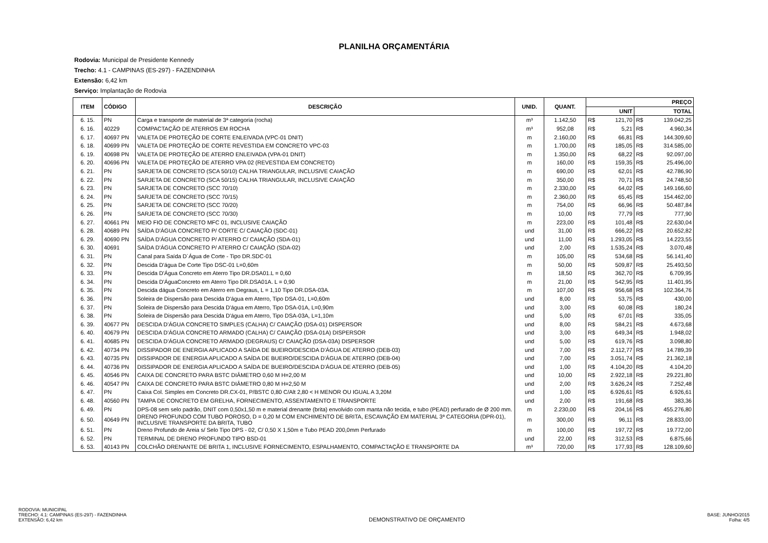PLANILHA ORÇAMENTÁRIA
Rodovia: Municipal de Presidente Kennedy
Trecho: 4.1 - CAMPINAS (ES-297) - FAZENDINHA
Extensão: 6,42 km
Serviço: Implantação de Rodovia
| ITEM | CÓDIGO | DESCRIÇÃO | UNID. | QUANT. | PREÇO | | | |
| --- | --- | --- | --- | --- | --- | --- | --- | --- |
| | | | | | UNIT | | TOTAL | |
| 6. 15. | PN | Carga e transporte de material de 3ª categoria (rocha) | m³ | 1.142,50 | R$ | 121,70 | R$ | 139.042,25 |
| 6. 16. | 40229 | COMPACTAÇÃO DE ATERROS EM ROCHA | m³ | 952,08 | R$ | 5,21 | R$ | 4.960,34 |
| 6. 17. | 40697 PN | VALETA DE PROTEÇÃO DE CORTE ENLEIVADA (VPC-01 DNIT) | m | 2.160,00 | R$ | 66,81 | R$ | 144.309,60 |
| 6. 18. | 40699 PN | VALETA DE PROTEÇÃO DE CORTE REVESTIDA EM CONCRETO VPC-03 | m | 1.700,00 | R$ | 185,05 | R$ | 314.585,00 |
| 6. 19. | 40698 PN | VALETA DE PROTEÇÃO DE ATERRO ENLEIVADA (VPA-01 DNIT) | m | 1.350,00 | R$ | 68,22 | R$ | 92.097,00 |
| 6. 20. | 40696 PN | VALETA DE PROTEÇÃO DE ATERRO VPA 02 (REVESTIDA EM CONCRETO) | m | 160,00 | R$ | 159,35 | R$ | 25.496,00 |
| 6. 21. | PN | SARJETA DE CONCRETO (SCA 50/10) CALHA TRIANGULAR, INCLUSIVE CAIAÇÃO | m | 690,00 | R$ | 62,01 | R$ | 42.786,90 |
| 6. 22. | PN | SARJETA DE CONCRETO (SCA 50/15) CALHA TRIANGULAR, INCLUSIVE CAIAÇÃO | m | 350,00 | R$ | 70,71 | R$ | 24.748,50 |
| 6. 23. | PN | SARJETA DE CONCRETO (SCC 70/10) | m | 2.330,00 | R$ | 64,02 | R$ | 149.166,60 |
| 6. 24. | PN | SARJETA DE CONCRETO (SCC 70/15) | m | 2.360,00 | R$ | 65,45 | R$ | 154.462,00 |
| 6. 25. | PN | SARJETA DE CONCRETO (SCC 70/20) | m | 754,00 | R$ | 66,96 | R$ | 50.487,84 |
| 6. 26. | PN | SARJETA DE CONCRETO (SCC 70/30) | m | 10,00 | R$ | 77,79 | R$ | 777,90 |
| 6. 27. | 40661 PN | MEIO FIO DE CONCRETO MFC 01, INCLUSIVE CAIAÇÃO | m | 223,00 | R$ | 101,48 | R$ | 22.630,04 |
| 6. 28. | 40689 PN | SAÍDA D'ÁGUA CONCRETO P/ CORTE C/ CAIAÇÃO (SDC-01) | und | 31,00 | R$ | 666,22 | R$ | 20.652,82 |
| 6. 29. | 40690 PN | SAÍDA D'ÁGUA CONCRETO P/ ATERRO C/ CAIAÇÃO (SDA-01) | und | 11,00 | R$ | 1.293,05 | R$ | 14.223,55 |
| 6. 30. | 40691 | SAÍDA D'ÁGUA CONCRETO P/ ATERRO C/ CAIAÇÃO (SDA-02) | und | 2,00 | R$ | 1.535,24 | R$ | 3.070,48 |
| 6. 31. | PN | Canal para Saída D´Água de Corte - Tipo DR.SDC-01 | m | 105,00 | R$ | 534,68 | R$ | 56.141,40 |
| 6. 32. | PN | Descida D'água De Corte Tipo DSC-01 L=0,60m | m | 50,00 | R$ | 509,87 | R$ | 25.493,50 |
| 6. 33. | PN | Descida D'Água Concreto em Aterro Tipo DR.DSA01.L = 0,60 | m | 18,50 | R$ | 362,70 | R$ | 6.709,95 |
| 6. 34. | PN | Descida D'ÁguaConcreto em Aterro Tipo DR.DSA01A. L = 0,90 | m | 21,00 | R$ | 542,95 | R$ | 11.401,95 |
| 6. 35. | PN | Descida dágua Concreto em Aterro em Degraus, L = 1,10 Tipo DR.DSA-03A. | m | 107,00 | R$ | 956,68 | R$ | 102.364,76 |
| 6. 36. | PN | Soleira de Dispersão para Descida D'água em Aterro, Tipo DSA-01, L=0,60m | und | 8,00 | R$ | 53,75 | R$ | 430,00 |
| 6. 37. | PN | Soleira de Dispersão para Descida D'água em Aterro, Tipo DSA-01A, L=0,90m | und | 3,00 | R$ | 60,08 | R$ | 180,24 |
| 6. 38. | PN | Soleira de Dispersão para Descida D'água em Aterro, Tipo DSA-03A, L=1,10m | und | 5,00 | R$ | 67,01 | R$ | 335,05 |
| 6. 39. | 40677 PN | DESCIDA D'ÁGUA CONCRETO SIMPLES (CALHA) C/ CAIAÇÃO (DSA-01) DISPERSOR | und | 8,00 | R$ | 584,21 | R$ | 4.673,68 |
| 6. 40. | 40679 PN | DESCIDA D'ÁGUA CONCRETO ARMADO (CALHA) C/ CAIAÇÃO (DSA-01A) DISPERSOR | und | 3,00 | R$ | 649,34 | R$ | 1.948,02 |
| 6. 41. | 40685 PN | DESCIDA D'ÁGUA CONCRETO ARMADO (DEGRAUS) C/ CAIAÇÃO (DSA-03A) DISPERSOR | und | 5,00 | R$ | 619,76 | R$ | 3.098,80 |
| 6. 42. | 40734 PN | DISSIPADOR DE ENERGIA APLICADO A SAÍDA DE BUEIRO/DESCIDA D'ÁGUA DE ATERRO (DEB-03) | und | 7,00 | R$ | 2.112,77 | R$ | 14.789,39 |
| 6. 43. | 40735 PN | DISSIPADOR DE ENERGIA APLICADO A SAÍDA DE BUEIRO/DESCIDA D'ÁGUA DE ATERRO (DEB-04) | und | 7,00 | R$ | 3.051,74 | R$ | 21.362,18 |
| 6. 44. | 40736 PN | DISSIPADOR DE ENERGIA APLICADO A SAÍDA DE BUEIRO/DESCIDA D'ÁGUA DE ATERRO (DEB-05) | und | 1,00 | R$ | 4.104,20 | R$ | 4.104,20 |
| 6. 45. | 40546 PN | CAIXA DE CONCRETO PARA BSTC DIÂMETRO 0,60 M H=2,00 M | und | 10,00 | R$ | 2.922,18 | R$ | 29.221,80 |
| 6. 46. | 40547 PN | CAIXA DE CONCRETO PARA BSTC DIÂMETRO 0,80 M H=2,50 M | und | 2,00 | R$ | 3.626,24 | R$ | 7.252,48 |
| 6. 47. | PN | Caixa Col. Simples em Concreto DR.CX-01, P/BSTC 0,80 C/Alt 2,80 < H MENOR OU IGUAL A 3,20M | und | 1,00 | R$ | 6.926,61 | R$ | 6.926,61 |
| 6. 48. | 40560 PN | TAMPA DE CONCRETO EM GRELHA, FORNECIMENTO, ASSENTAMENTO E TRANSPORTE | und | 2,00 | R$ | 191,68 | R$ | 383,36 |
| 6. 49. | PN | DPS-08 sem selo padrão, DNIT com 0,50x1,50 m e material drenante (brita) envolvido com manta não tecida, e tubo (PEAD) perfurado de Ø 200 mm. | m | 2.230,00 | R$ | 204,16 | R$ | 455.276,80 |
| 6. 50. | 40649 PN | DRENO PROFUNDO COM TUBO POROSO, D = 0,20 M COM ENCHIMENTO DE BRITA, ESCAVAÇÃO EM MATERIAL 3ª CATEGORIA (DPR-01), INCLUSIVE TRANSPORTE DA BRITA, TUBO | m | 300,00 | R$ | 96,11 | R$ | 28.833,00 |
| 6. 51. | PN | Dreno Profundo de Areia s/ Selo Tipo DPS - 02, C/ 0,50 X 1,50m e Tubo PEAD 200,0mm Perfurado | m | 100,00 | R$ | 197,72 | R$ | 19.772,00 |
| 6. 52. | PN | TERMINAL DE DRENO PROFUNDO TIPO BSD-01 | und | 22,00 | R$ | 312,53 | R$ | 6.875,66 |
| 6. 53. | 40143 PN | COLCHÃO DRENANTE DE BRITA 1, INCLUSIVE FORNECIMENTO, ESPALHAMENTO, COMPACTAÇÃO E TRANSPORTE DA | m³ | 720,00 | R$ | 177,93 | R$ | 128.109,60 |
RODOVIA: MUNICIPAL
TRECHO: 4.1: CAMPINAS (ES-297) - FAZENDINHA
EXTENSÃO: 6,42 km
DEMONSTRATIVO DE ORÇAMENTO
BASE: JUNHO/2015
Folha: 4/5